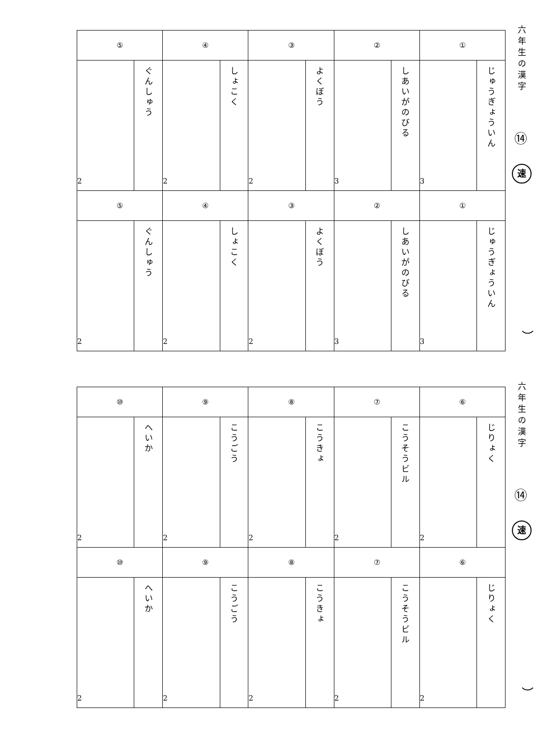六年生の漢字
⑭
速
）
| ① | | ② | | ③ | | ④ | | ⑤ | |
| じゅうぎょういん | 3 | しあいがのびる | 3 | よくぼう | 2 | しょこく | 2 | ぐんしゅう | 2 |
| ① | | ② | | ③ | | ④ | | ⑤ | |
| じゅうぎょういん | 3 | しあいがのびる | 3 | よくぼう | 2 | しょこく | 2 | ぐんしゅう | 2 |
六年生の漢字
⑭
速
）
| ⑥ | | ⑦ | | ⑧ | | ⑨ | | ⑩ | |
| じりょく | 2 | こうそうビル | 2 | こうきょ | 2 | こうごう | 2 | へいか | 2 |
| ⑥ | | ⑦ | | ⑧ | | ⑨ | | ⑩ | |
| じりょく | 2 | こうそうビル | 2 | こうきょ | 2 | こうごう | 2 | へいか | 2 |